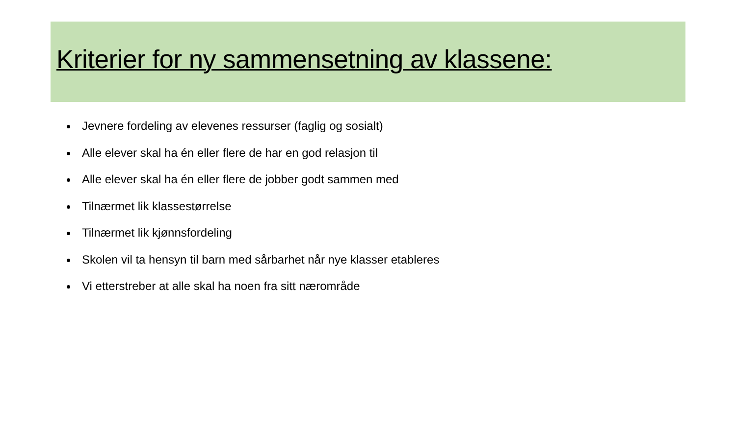Kriterier for ny sammensetning av klassene:
Jevnere fordeling av elevenes ressurser (faglig og sosialt)
Alle elever skal ha én eller flere de har en god relasjon til
Alle elever skal ha én eller flere de jobber godt sammen med
Tilnærmet lik klassestørrelse
Tilnærmet lik kjønnsfordeling
Skolen vil ta hensyn til barn med sårbarhet når nye klasser etableres
Vi etterstreber at alle skal ha noen fra sitt nærområde